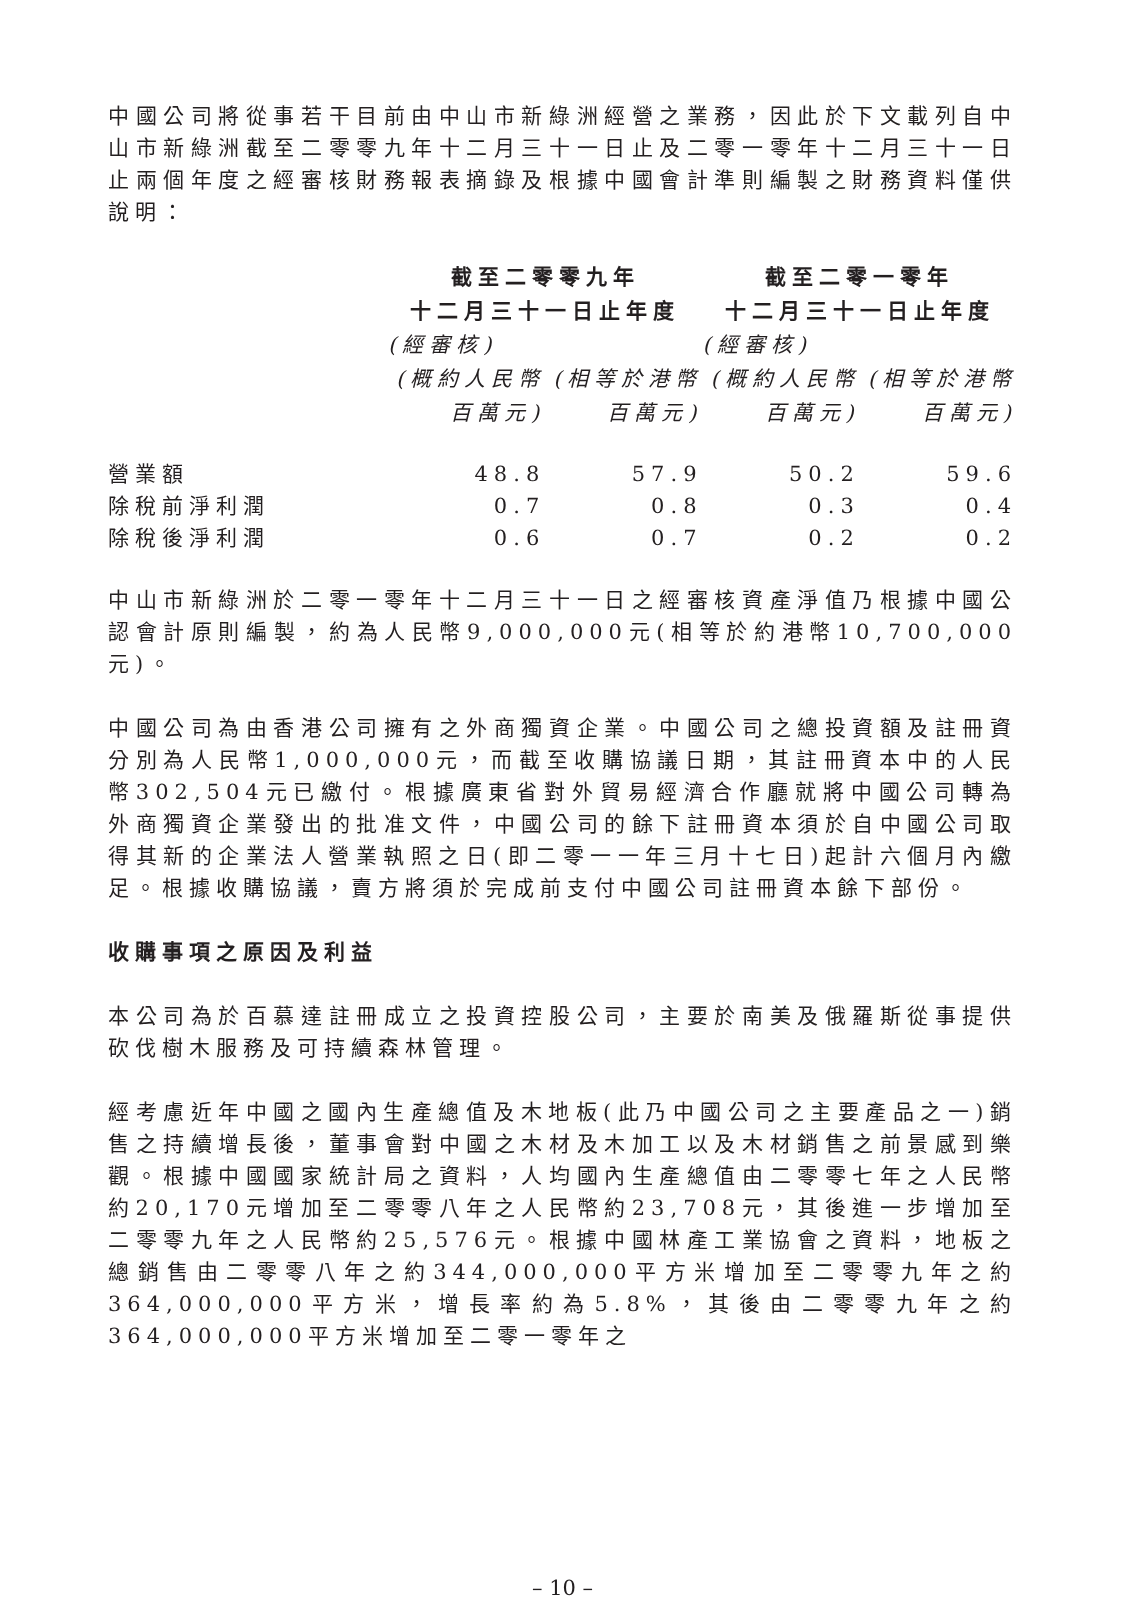中國公司將從事若干目前由中山市新綠洲經營之業務，因此於下文載列自中山市新綠洲截至二零零九年十二月三十一日止及二零一零年十二月三十一日止兩個年度之經審核財務報表摘錄及根據中國會計準則編製之財務資料僅供說明：
| | 截至二零零九年 十二月三十一日止年度 | | 截至二零一零年 十二月三十一日止年度 | |
| --- | --- | --- | --- | --- |
| | (經審核) | | (經審核) | |
| | (概約人民幣 百萬元) | (相等於港幣 百萬元) | (概約人民幣 百萬元) | (相等於港幣 百萬元) |
| 營業額 | 48.8 | 57.9 | 50.2 | 59.6 |
| 除稅前淨利潤 | 0.7 | 0.8 | 0.3 | 0.4 |
| 除稅後淨利潤 | 0.6 | 0.7 | 0.2 | 0.2 |
中山市新綠洲於二零一零年十二月三十一日之經審核資產淨值乃根據中國公認會計原則編製，約為人民幣9,000,000元(相等於約港幣10,700,000元)。
中國公司為由香港公司擁有之外商獨資企業。中國公司之總投資額及註冊資分別為人民幣1,000,000元，而截至收購協議日期，其註冊資本中的人民幣302,504元已繳付。根據廣東省對外貿易經濟合作廳就將中國公司轉為外商獨資企業發出的批准文件，中國公司的餘下註冊資本須於自中國公司取得其新的企業法人營業執照之日(即二零一一年三月十七日)起計六個月內繳足。根據收購協議，賣方將須於完成前支付中國公司註冊資本餘下部份。
收購事項之原因及利益
本公司為於百慕達註冊成立之投資控股公司，主要於南美及俄羅斯從事提供砍伐樹木服務及可持續森林管理。
經考慮近年中國之國內生產總值及木地板(此乃中國公司之主要產品之一)銷售之持續增長後，董事會對中國之木材及木加工以及木材銷售之前景感到樂觀。根據中國國家統計局之資料，人均國內生產總值由二零零七年之人民幣約20,170元增加至二零零八年之人民幣約23,708元，其後進一步增加至二零零九年之人民幣約25,576元。根據中國林產工業協會之資料，地板之總銷售由二零零八年之約344,000,000平方米增加至二零零九年之約364,000,000平方米，增長率約為5.8%，其後由二零零九年之約364,000,000平方米增加至二零一零年之
– 10 –